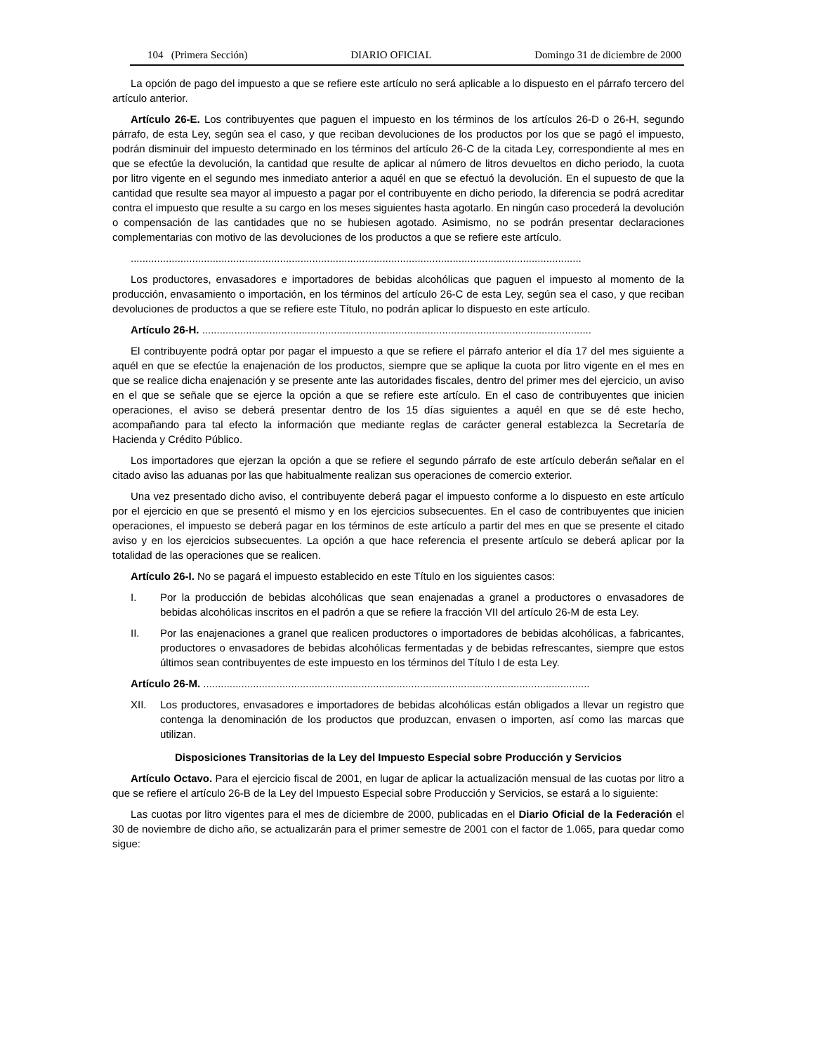104 (Primera Sección) DIARIO OFICIAL Domingo 31 de diciembre de 2000
La opción de pago del impuesto a que se refiere este artículo no será aplicable a lo dispuesto en el párrafo tercero del artículo anterior.
Artículo 26-E. Los contribuyentes que paguen el impuesto en los términos de los artículos 26-D o 26-H, segundo párrafo, de esta Ley, según sea el caso, y que reciban devoluciones de los productos por los que se pagó el impuesto, podrán disminuir del impuesto determinado en los términos del artículo 26-C de la citada Ley, correspondiente al mes en que se efectúe la devolución, la cantidad que resulte de aplicar al número de litros devueltos en dicho periodo, la cuota por litro vigente en el segundo mes inmediato anterior a aquél en que se efectuó la devolución. En el supuesto de que la cantidad que resulte sea mayor al impuesto a pagar por el contribuyente en dicho periodo, la diferencia se podrá acreditar contra el impuesto que resulte a su cargo en los meses siguientes hasta agotarlo. En ningún caso procederá la devolución o compensación de las cantidades que no se hubiesen agotado. Asimismo, no se podrán presentar declaraciones complementarias con motivo de las devoluciones de los productos a que se refiere este artículo.
..........................................................................................................................................................
Los productores, envasadores e importadores de bebidas alcohólicas que paguen el impuesto al momento de la producción, envasamiento o importación, en los términos del artículo 26-C de esta Ley, según sea el caso, y que reciban devoluciones de productos a que se refiere este Título, no podrán aplicar lo dispuesto en este artículo.
Artículo 26-H. .....................................................................................................................................
El contribuyente podrá optar por pagar el impuesto a que se refiere el párrafo anterior el día 17 del mes siguiente a aquél en que se efectúe la enajenación de los productos, siempre que se aplique la cuota por litro vigente en el mes en que se realice dicha enajenación y se presente ante las autoridades fiscales, dentro del primer mes del ejercicio, un aviso en el que se señale que se ejerce la opción a que se refiere este artículo. En el caso de contribuyentes que inicien operaciones, el aviso se deberá presentar dentro de los 15 días siguientes a aquél en que se dé este hecho, acompañando para tal efecto la información que mediante reglas de carácter general establezca la Secretaría de Hacienda y Crédito Público.
Los importadores que ejerzan la opción a que se refiere el segundo párrafo de este artículo deberán señalar en el citado aviso las aduanas por las que habitualmente realizan sus operaciones de comercio exterior.
Una vez presentado dicho aviso, el contribuyente deberá pagar el impuesto conforme a lo dispuesto en este artículo por el ejercicio en que se presentó el mismo y en los ejercicios subsecuentes. En el caso de contribuyentes que inicien operaciones, el impuesto se deberá pagar en los términos de este artículo a partir del mes en que se presente el citado aviso y en los ejercicios subsecuentes. La opción a que hace referencia el presente artículo se deberá aplicar por la totalidad de las operaciones que se realicen.
Artículo 26-I. No se pagará el impuesto establecido en este Título en los siguientes casos:
I. Por la producción de bebidas alcohólicas que sean enajenadas a granel a productores o envasadores de bebidas alcohólicas inscritos en el padrón a que se refiere la fracción VII del artículo 26-M de esta Ley.
II. Por las enajenaciones a granel que realicen productores o importadores de bebidas alcohólicas, a fabricantes, productores o envasadores de bebidas alcohólicas fermentadas y de bebidas refrescantes, siempre que estos últimos sean contribuyentes de este impuesto en los términos del Título I de esta Ley.
Artículo 26-M. ....................................................................................................................................
XII. Los productores, envasadores e importadores de bebidas alcohólicas están obligados a llevar un registro que contenga la denominación de los productos que produzcan, envasen o importen, así como las marcas que utilizan.
Disposiciones Transitorias de la Ley del Impuesto Especial sobre Producción y Servicios
Artículo Octavo. Para el ejercicio fiscal de 2001, en lugar de aplicar la actualización mensual de las cuotas por litro a que se refiere el artículo 26-B de la Ley del Impuesto Especial sobre Producción y Servicios, se estará a lo siguiente:
Las cuotas por litro vigentes para el mes de diciembre de 2000, publicadas en el Diario Oficial de la Federación el 30 de noviembre de dicho año, se actualizarán para el primer semestre de 2001 con el factor de 1.065, para quedar como sigue: